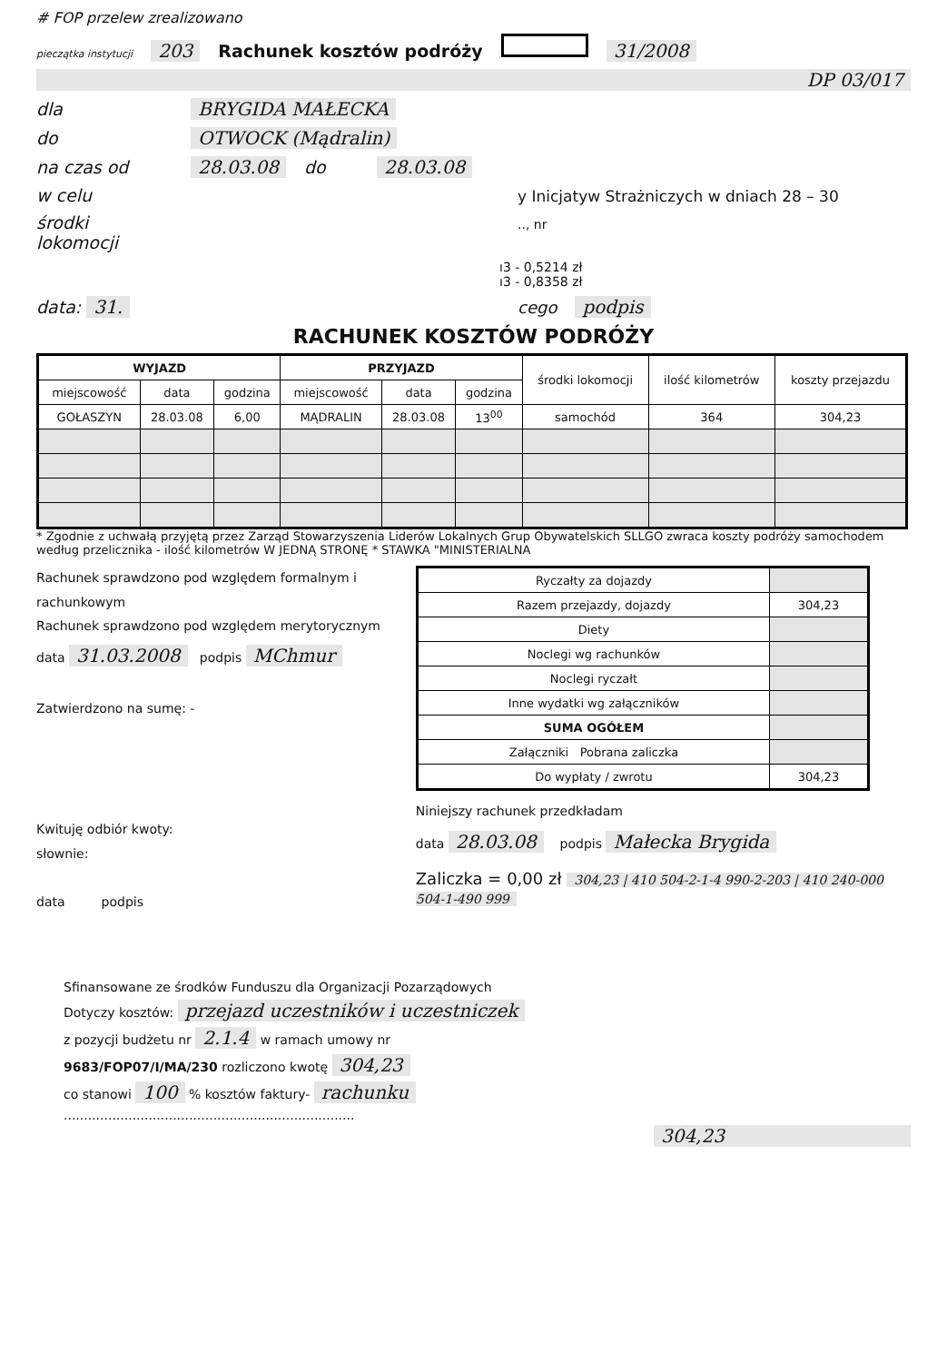# FOP przelew zrealizowano
pieczątka instytucji 203 Rachunek kosztów podróży 31/2008
DP 03/017
dla BRYGIDA MAŁECKA
do OTWOCK (Mądralin)
na czas od 28.03.08 do 28.03.08
w celu y Inicjatyw Strażniczych w dniach 28 – 30
środki lokomocji.., nr
ı3 - 0,5214 zł
ı3 - 0,8358 zł
data: 31. cego podpis
RACHUNEK KOSZTÓW PODRÓŻY
| WYJAZD | | | PRZYJAZD | | | środki lokomocji | ilość kilometrów | koszty przejazdu |
| miejscowość | data | godzina | miejscowość | data | godzina | | | |
| GOŁASZYN | 28.03.08 | 6,00 | MĄDRALIN | 28.03.08 | 13<sup>00</sup> | samochód | 364 | 304,23 |
* Zgodnie z uchwałą przyjętą przez Zarząd Stowarzyszenia Liderów Lokalnych Grup Obywatelskich SLLGO zwraca koszty podróży samochodem według przelicznika - ilość kilometrów W JEDNĄ STRONĘ * STAWKA "MINISTERIALNA
Rachunek sprawdzono pod względem formalnym i rachunkowym
Rachunek sprawdzono pod względem merytorycznym
data 31.03.2008 podpis MChmur
Zatwierdzono na sumę: -
Kwituję odbiór kwoty:
słownie:
data podpis
| Ryczałty za dojazdy | |
| Razem przejazdy, dojazdy | 304,23 |
| Diety | |
| Noclegi wg rachunków | |
| Noclegi ryczałt | |
| Inne wydatki wg załączników | |
| SUMA OGÓŁEM | |
| Załączniki Pobrana zaliczka | |
| Do wypłaty / zwrotu | 304,23 |
Niniejszy rachunek przedkładam
data 28.03.08 podpis Małecka Brygida
Zaliczka = 0,00 zł 304,23 | 410 504-2-1-4 990-2-203 | 410 240-000 504-1-490 999
Sfinansowane ze środków Funduszu dla Organizacji Pozarządowych
Dotyczy kosztów: przejazd uczestników i uczestniczek
z pozycji budżetu nr 2.1.4 w ramach umowy nr
9683/FOP07/I/MA/230 rozliczono kwotę 304,23
co stanowi 100 % kosztów faktury- rachunku
........................................................................
304,23